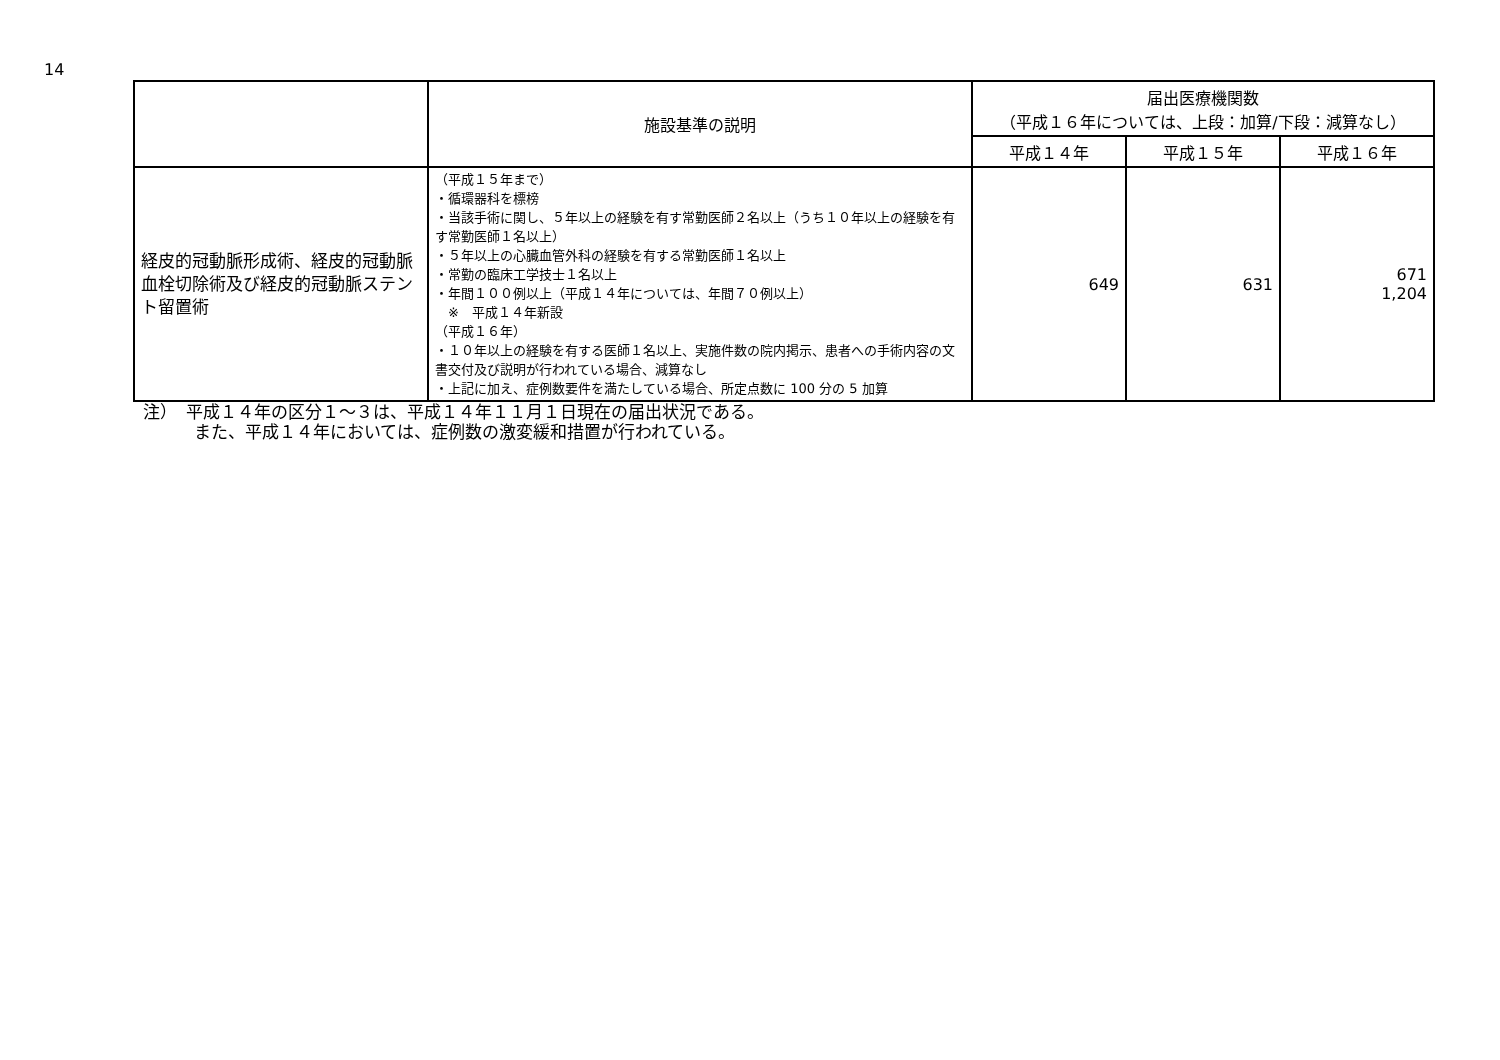14
| | 施設基準の説明 | 届出医療機関数 （平成１６年については、上段：加算/下段：減算なし） | | |
| --- | --- | --- | --- | --- |
| | | 平成１４年 | 平成１５年 | 平成１６年 |
| 経皮的冠動脈形成術、経皮的冠動脈血栓切除術及び経皮的冠動脈ステント留置術 | （平成１５年まで） ・循環器科を標榜 ・当該手術に関し、５年以上の経験を有す常勤医師２名以上（うち１０年以上の経験を有す常勤医師１名以上） ・５年以上の心臓血管外科の経験を有する常勤医師１名以上 ・常勤の臨床工学技士１名以上 ・年間１００例以上（平成１４年については、年間７０例以上） ※ 平成１４年新設 （平成１６年） ・１０年以上の経験を有する医師１名以上、実施件数の院内掲示、患者への手術内容の文書交付及び説明が行われている場合、減算なし ・上記に加え、症例数要件を満たしている場合、所定点数に 100 分の 5 加算 | 649 | 631 | 671 1,204 |
注）　平成１４年の区分１～３は、平成１４年１１月１日現在の届出状況である。
　　　また、平成１４年においては、症例数の激変緩和措置が行われている。